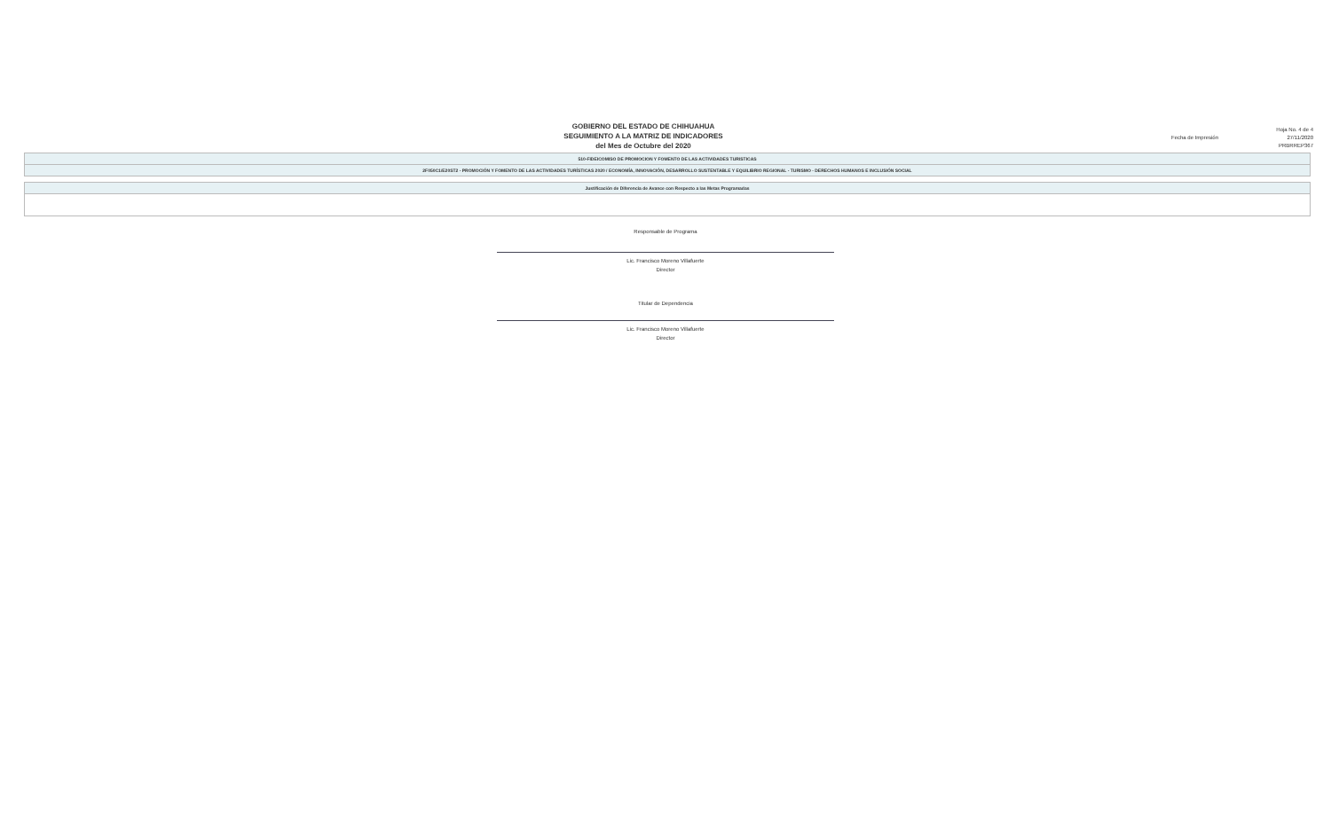GOBIERNO DEL ESTADO DE CHIHUAHUA
SEGUIMIENTO A LA MATRIZ DE INDICADORES
del Mes de Octubre del 2020
Hoja No. 4 de 4
Fecha de Impresión 27/11/2020
PRBRREP367
| 510-FIDEICOMISO DE PROMOCION Y FOMENTO DE LAS ACTIVIDADES TURISTICAS |
| 2F050C1/E20ST2 - PROMOCIÓN Y FOMENTO DE LAS ACTIVIDADES TURÍSTICAS 2020 / ECONOMÍA, INNOVACIÓN, DESARROLLO SUSTENTABLE Y EQUILIBRIO REGIONAL - TURISMO - DERECHOS HUMANOS E INCLUSIÓN SOCIAL |
| Justificación de Diferencia de Avance con Respecto a las Metas Programadas |
Responsable de Programa
Lic. Francisco Moreno Villafuerte
Director
Titular de Dependencia
Lic. Francisco Moreno Villafuerte
Director